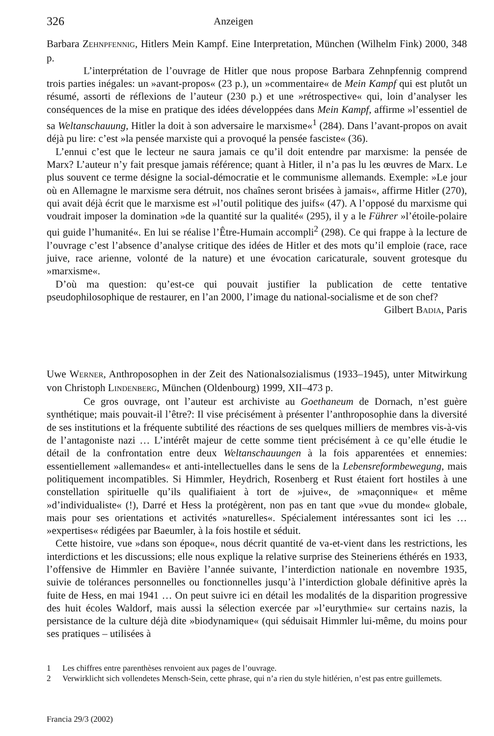326 Anzeigen
Barbara ZEHNPFENNIG, Hitlers Mein Kampf. Eine Interpretation, München (Wilhelm Fink) 2000, 348 p.
L’interprétation de l’ouvrage de Hitler que nous propose Barbara Zehnpfennig comprend trois parties inégales: un »avant-propos« (23 p.), un »commentaire« de Mein Kampf qui est plutôt un résumé, assorti de réflexions de l’auteur (230 p.) et une »rétrospective« qui, loin d’analyser les conséquences de la mise en pratique des idées développées dans Mein Kampf, affirme »l’essentiel de sa Weltanschauung, Hitler la doit à son adversaire le marxisme«<sup>1</sup> (284). Dans l’avant-propos on avait déjà pu lire: c’est »la pensée marxiste qui a provoqué la pensée fasciste« (36).
L’ennui c’est que le lecteur ne saura jamais ce qu’il doit entendre par marxisme: la pensée de Marx? L’auteur n’y fait presque jamais référence; quant à Hitler, il n’a pas lu les œuvres de Marx. Le plus souvent ce terme désigne la social-démocratie et le communisme allemands. Exemple: »Le jour où en Allemagne le marxisme sera détruit, nos chaînes seront brisées à jamais«, affirme Hitler (270), qui avait déjà écrit que le marxisme est »l’outil politique des juifs« (47). A l’opposé du marxisme qui voudrait imposer la domination »de la quantité sur la qualité« (295), il y a le Führer »l’étoile-polaire qui guide l’humanité«. En lui se réalise l’Être-Humain accompli<sup>2</sup> (298). Ce qui frappe à la lecture de l’ouvrage c’est l’absence d’analyse critique des idées de Hitler et des mots qu’il emploie (race, race juive, race arienne, volonté de la nature) et une évocation caricaturale, souvent grotesque du »marxisme«.
D’où ma question: qu’est-ce qui pouvait justifier la publication de cette tentative pseudophilosophique de restaurer, en l’an 2000, l’image du national-socialisme et de son chef?
Gilbert BADIA, Paris
Uwe WERNER, Anthroposophen in der Zeit des Nationalsozialismus (1933–1945), unter Mitwirkung von Christoph LINDENBERG, München (Oldenbourg) 1999, XII–473 p.
Ce gros ouvrage, ont l’auteur est archiviste au Goethaneum de Dornach, n’est guère synthétique; mais pouvait-il l’être?: Il vise précisément à présenter l’anthroposophie dans la diversité de ses institutions et la fréquente subtilité des réactions de ses quelques milliers de membres vis-à-vis de l’antagoniste nazi … L’intérêt majeur de cette somme tient précisément à ce qu’elle étudie le détail de la confrontation entre deux Weltanschauungen à la fois apparentées et ennemies: essentiellement »allemandes« et anti-intellectuelles dans le sens de la Lebensreformbewegung, mais politiquement incompatibles. Si Himmler, Heydrich, Rosenberg et Rust étaient fort hostiles à une constellation spirituelle qu’ils qualifiaient à tort de »juive«, de »maçonnique« et même »d’individualiste« (!), Darré et Hess la protégèrent, non pas en tant que »vue du monde« globale, mais pour ses orientations et activités »naturelles«. Spécialement intéressantes sont ici les … »expertises« rédigées par Baeumler, à la fois hostile et séduit.
Cette histoire, vue »dans son époque«, nous décrit quantité de va-et-vient dans les restrictions, les interdictions et les discussions; elle nous explique la relative surprise des Steineriens éthérés en 1933, l’offensive de Himmler en Bavière l’année suivante, l’interdiction nationale en novembre 1935, suivie de tolérances personnelles ou fonctionnelles jusqu’à l’interdiction globale définitive après la fuite de Hess, en mai 1941 … On peut suivre ici en détail les modalités de la disparition progressive des huit écoles Waldorf, mais aussi la sélection exercée par »l’eurythmie« sur certains nazis, la persistance de la culture déjà dite »biodynamique« (qui séduisait Himmler lui-même, du moins pour ses pratiques – utilisées à
1 Les chiffres entre parenthèses renvoient aux pages de l’ouvrage.
2 Verwirklicht sich vollendetes Mensch-Sein, cette phrase, qui n’a rien du style hitlérien, n’est pas entre guillemets.
Francia 29/3 (2002)